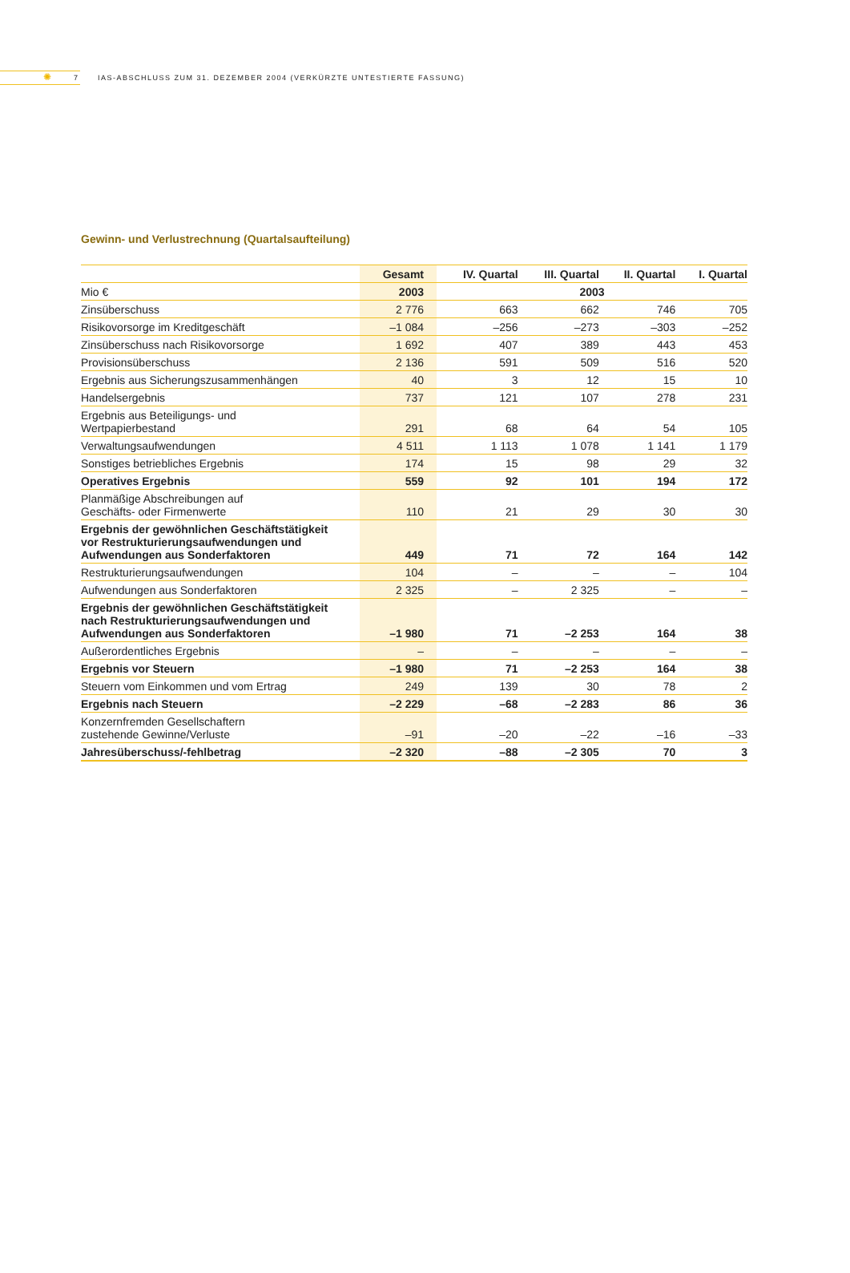✺
7
IAS-ABSCHLUSS ZUM 31. DEZEMBER 2004 (VERKÜRZTE UNTESTIERTE FASSUNG)
Gewinn- und Verlustrechnung (Quartalsaufteilung)
| | Gesamt | IV. Quartal | III. Quartal | II. Quartal | I. Quartal |
| --- | --- | --- | --- | --- | --- |
| Mio € | 2003 | 2003 | | | |
| Zinsüberschuss | 2 776 | 663 | 662 | 746 | 705 |
| Risikovorsorge im Kreditgeschäft | –1 084 | –256 | –273 | –303 | –252 |
| Zinsüberschuss nach Risikovorsorge | 1 692 | 407 | 389 | 443 | 453 |
| Provisionsüberschuss | 2 136 | 591 | 509 | 516 | 520 |
| Ergebnis aus Sicherungszusammenhängen | 40 | 3 | 12 | 15 | 10 |
| Handelsergebnis | 737 | 121 | 107 | 278 | 231 |
| Ergebnis aus Beteiligungs- und Wertpapierbestand | 291 | 68 | 64 | 54 | 105 |
| Verwaltungsaufwendungen | 4 511 | 1 113 | 1 078 | 1 141 | 1 179 |
| Sonstiges betriebliches Ergebnis | 174 | 15 | 98 | 29 | 32 |
| Operatives Ergebnis | 559 | 92 | 101 | 194 | 172 |
| Planmäßige Abschreibungen auf Geschäfts- oder Firmenwerte | 110 | 21 | 29 | 30 | 30 |
| Ergebnis der gewöhnlichen Geschäftstätigkeit vor Restrukturierungsaufwendungen und Aufwendungen aus Sonderfaktoren | 449 | 71 | 72 | 164 | 142 |
| Restrukturierungsaufwendungen | 104 | – | – | – | 104 |
| Aufwendungen aus Sonderfaktoren | 2 325 | – | 2 325 | – | – |
| Ergebnis der gewöhnlichen Geschäftstätigkeit nach Restrukturierungsaufwendungen und Aufwendungen aus Sonderfaktoren | –1 980 | 71 | –2 253 | 164 | 38 |
| Außerordentliches Ergebnis | – | – | – | – | – |
| Ergebnis vor Steuern | –1 980 | 71 | –2 253 | 164 | 38 |
| Steuern vom Einkommen und vom Ertrag | 249 | 139 | 30 | 78 | 2 |
| Ergebnis nach Steuern | –2 229 | –68 | –2 283 | 86 | 36 |
| Konzernfremden Gesellschaftern zustehende Gewinne/Verluste | –91 | –20 | –22 | –16 | –33 |
| Jahresüberschuss/-fehlbetrag | –2 320 | –88 | –2 305 | 70 | 3 |